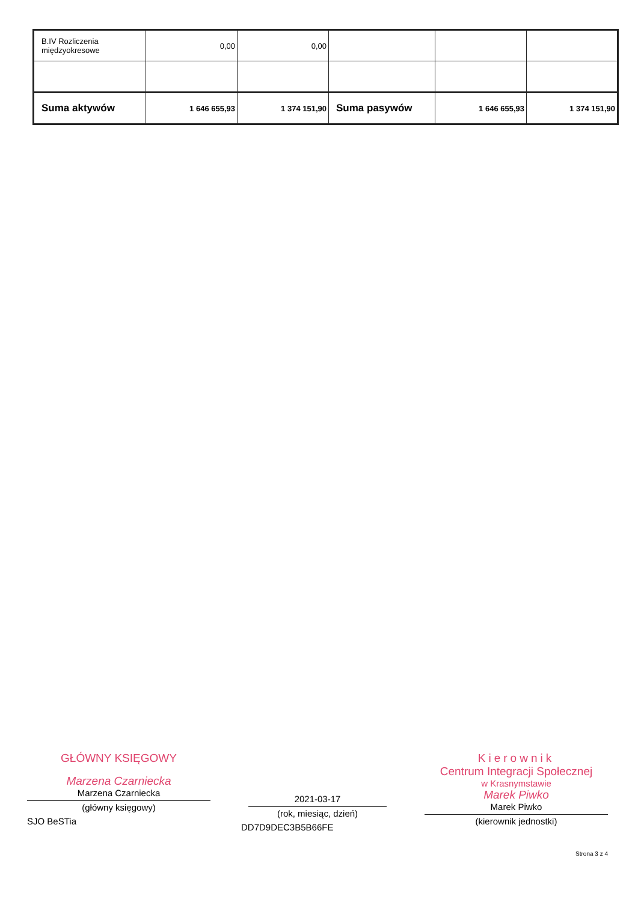| B.IV Rozliczenia międzyokresowe | 0,00 | 0,00 | | | |
| Suma aktywów | 1 646 655,93 | 1 374 151,90 | Suma pasywów | 1 646 655,93 | 1 374 151,90 |
GŁÓWNY KSIĘGOWY
Marzena Czarniecka
Marzena Czarniecka
(główny księgowy)
SJO BeSTia
2021-03-17
(rok, miesiąc, dzień)
DD7D9DEC3B5B66FE
Kierownik
Centrum Integracji Społecznej
w Krasnymstawie
Marek Piwko
Marek Piwko
(kierownik jednostki)
Strona 3 z 4